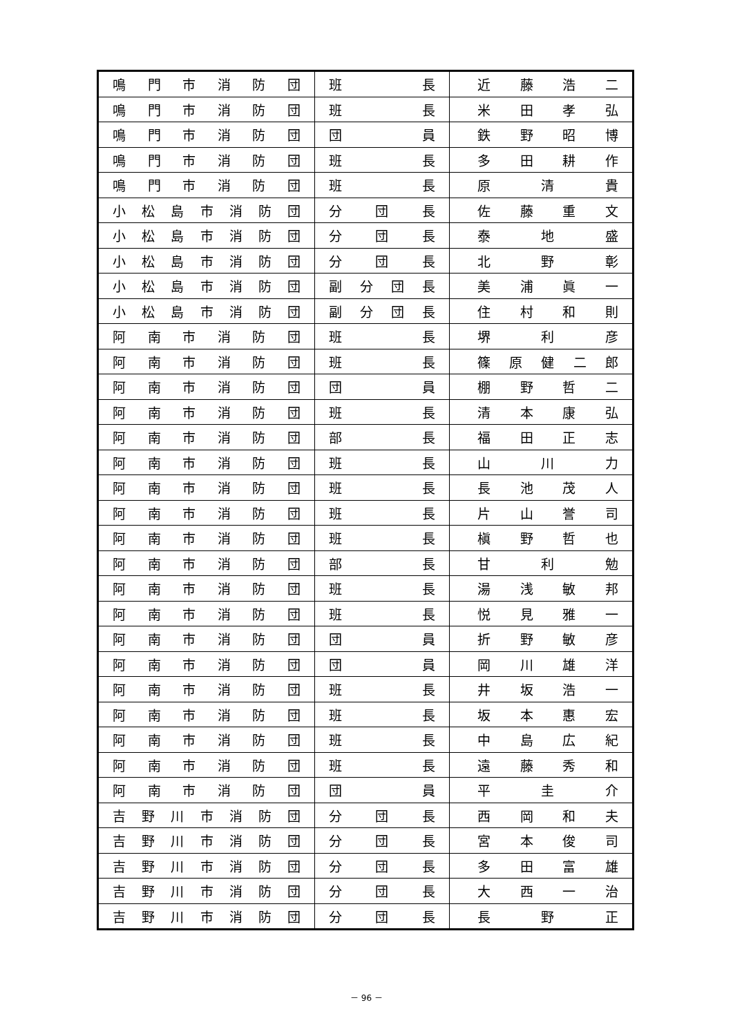| 鳴 門 市 消 防 団 | 班 長 | 近 藤 浩 二 |
| 鳴 門 市 消 防 団 | 班 長 | 米 田 孝 弘 |
| 鳴 門 市 消 防 団 | 団 員 | 鉄 野 昭 博 |
| 鳴 門 市 消 防 団 | 班 長 | 多 田 耕 作 |
| 鳴 門 市 消 防 団 | 班 長 | 原 清 貴 |
| 小 松 島 市 消 防 団 | 分 団 長 | 佐 藤 重 文 |
| 小 松 島 市 消 防 団 | 分 団 長 | 泰 地 盛 |
| 小 松 島 市 消 防 団 | 分 団 長 | 北 野 彰 |
| 小 松 島 市 消 防 団 | 副 分 団 長 | 美 浦 眞 一 |
| 小 松 島 市 消 防 団 | 副 分 団 長 | 住 村 和 則 |
| 阿 南 市 消 防 団 | 班 長 | 堺 利 彦 |
| 阿 南 市 消 防 団 | 班 長 | 篠 原 健 二 郎 |
| 阿 南 市 消 防 団 | 団 員 | 棚 野 哲 二 |
| 阿 南 市 消 防 団 | 班 長 | 清 本 康 弘 |
| 阿 南 市 消 防 団 | 部 長 | 福 田 正 志 |
| 阿 南 市 消 防 団 | 班 長 | 山 川 力 |
| 阿 南 市 消 防 団 | 班 長 | 長 池 茂 人 |
| 阿 南 市 消 防 団 | 班 長 | 片 山 誉 司 |
| 阿 南 市 消 防 団 | 班 長 | 槇 野 哲 也 |
| 阿 南 市 消 防 団 | 部 長 | 甘 利 勉 |
| 阿 南 市 消 防 団 | 班 長 | 湯 浅 敏 邦 |
| 阿 南 市 消 防 団 | 班 長 | 悦 見 雅 一 |
| 阿 南 市 消 防 団 | 団 員 | 折 野 敏 彦 |
| 阿 南 市 消 防 団 | 団 員 | 岡 川 雄 洋 |
| 阿 南 市 消 防 団 | 班 長 | 井 坂 浩 一 |
| 阿 南 市 消 防 団 | 班 長 | 坂 本 惠 宏 |
| 阿 南 市 消 防 団 | 班 長 | 中 島 広 紀 |
| 阿 南 市 消 防 団 | 班 長 | 遠 藤 秀 和 |
| 阿 南 市 消 防 団 | 団 員 | 平 圭 介 |
| 吉 野 川 市 消 防 団 | 分 団 長 | 西 岡 和 夫 |
| 吉 野 川 市 消 防 団 | 分 団 長 | 宮 本 俊 司 |
| 吉 野 川 市 消 防 団 | 分 団 長 | 多 田 富 雄 |
| 吉 野 川 市 消 防 団 | 分 団 長 | 大 西 一 治 |
| 吉 野 川 市 消 防 団 | 分 団 長 | 長 野 正 |
－ 96 －